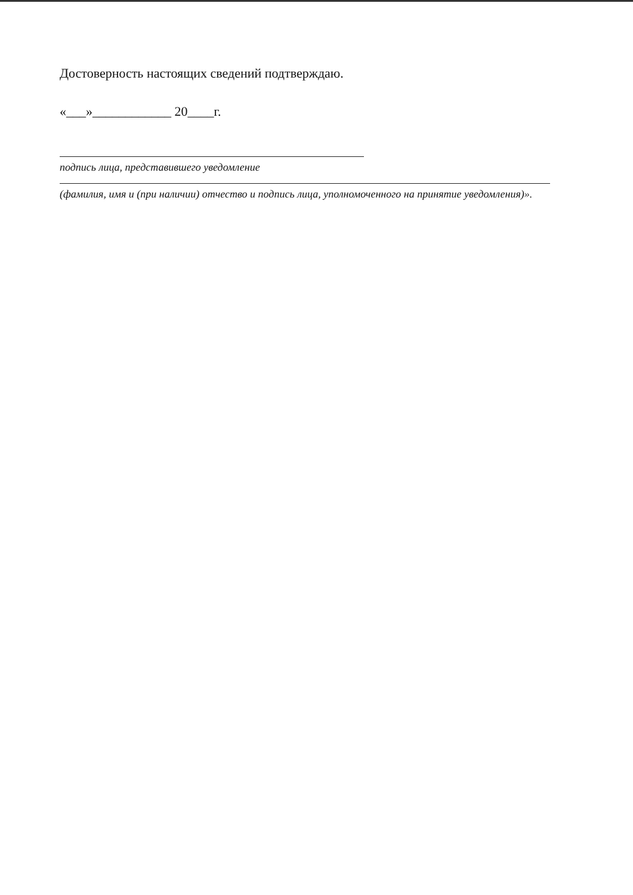Достоверность настоящих сведений подтверждаю.
«___»____________ 20____г.
подпись лица, представившего уведомление
(фамилия, имя и (при наличии) отчество и подпись лица, уполномоченного на принятие уведомления)».